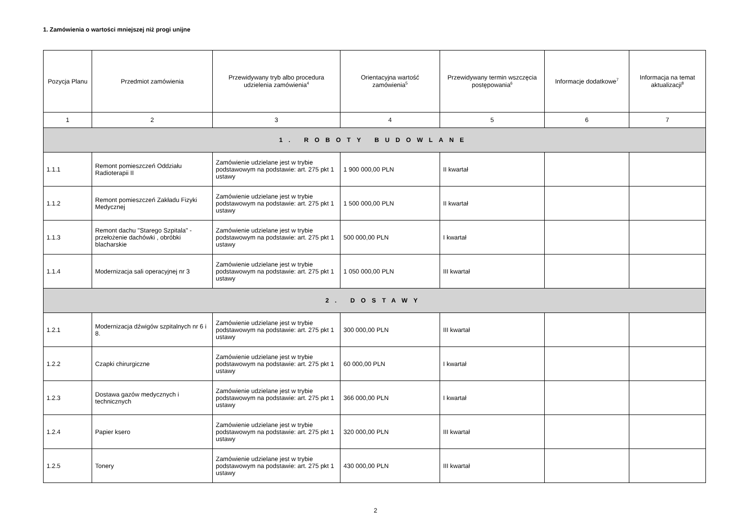1. Zamówienia o wartości mniejszej niż progi unijne
| Pozycja Planu | Przedmiot zamówienia | Przewidywany tryb albo procedura udzielenia zamówienia<sup>4</sup> | Orientacyjna wartość zamówienia<sup>5</sup> | Przewidywany termin wszczęcia postępowania<sup>6</sup> | Informacje dodatkowe<sup>7</sup> | Informacja na temat aktualizacji<sup>8</sup> |
| --- | --- | --- | --- | --- | --- | --- |
| 1 | 2 | 3 | 4 | 5 | 6 | 7 |
| 1. ROBOTY BUDOWLANE | | | | | | |
| 1.1.1 | Remont pomieszczeń Oddziału Radioterapii II | Zamówienie udzielane jest w trybie podstawowym na podstawie: art. 275 pkt 1 ustawy | 1 900 000,00 PLN | II kwartał | | |
| 1.1.2 | Remont pomieszczeń Zakładu Fizyki Medycznej | Zamówienie udzielane jest w trybie podstawowym na podstawie: art. 275 pkt 1 ustawy | 1 500 000,00 PLN | II kwartał | | |
| 1.1.3 | Remont dachu "Starego Szpitala" - przełożenie dachówki , obróbki blacharskie | Zamówienie udzielane jest w trybie podstawowym na podstawie: art. 275 pkt 1 ustawy | 500 000,00 PLN | I kwartał | | |
| 1.1.4 | Modernizacja sali operacyjnej nr 3 | Zamówienie udzielane jest w trybie podstawowym na podstawie: art. 275 pkt 1 ustawy | 1 050 000,00 PLN | III kwartał | | |
| 2. DOSTAWY | | | | | | |
| 1.2.1 | Modernizacja dźwigów szpitalnych nr 6 i 8. | Zamówienie udzielane jest w trybie podstawowym na podstawie: art. 275 pkt 1 ustawy | 300 000,00 PLN | III kwartał | | |
| 1.2.2 | Czapki chirurgiczne | Zamówienie udzielane jest w trybie podstawowym na podstawie: art. 275 pkt 1 ustawy | 60 000,00 PLN | I kwartał | | |
| 1.2.3 | Dostawa gazów medycznych i technicznych | Zamówienie udzielane jest w trybie podstawowym na podstawie: art. 275 pkt 1 ustawy | 366 000,00 PLN | I kwartał | | |
| 1.2.4 | Papier ksero | Zamówienie udzielane jest w trybie podstawowym na podstawie: art. 275 pkt 1 ustawy | 320 000,00 PLN | III kwartał | | |
| 1.2.5 | Tonery | Zamówienie udzielane jest w trybie podstawowym na podstawie: art. 275 pkt 1 ustawy | 430 000,00 PLN | III kwartał | | |
2